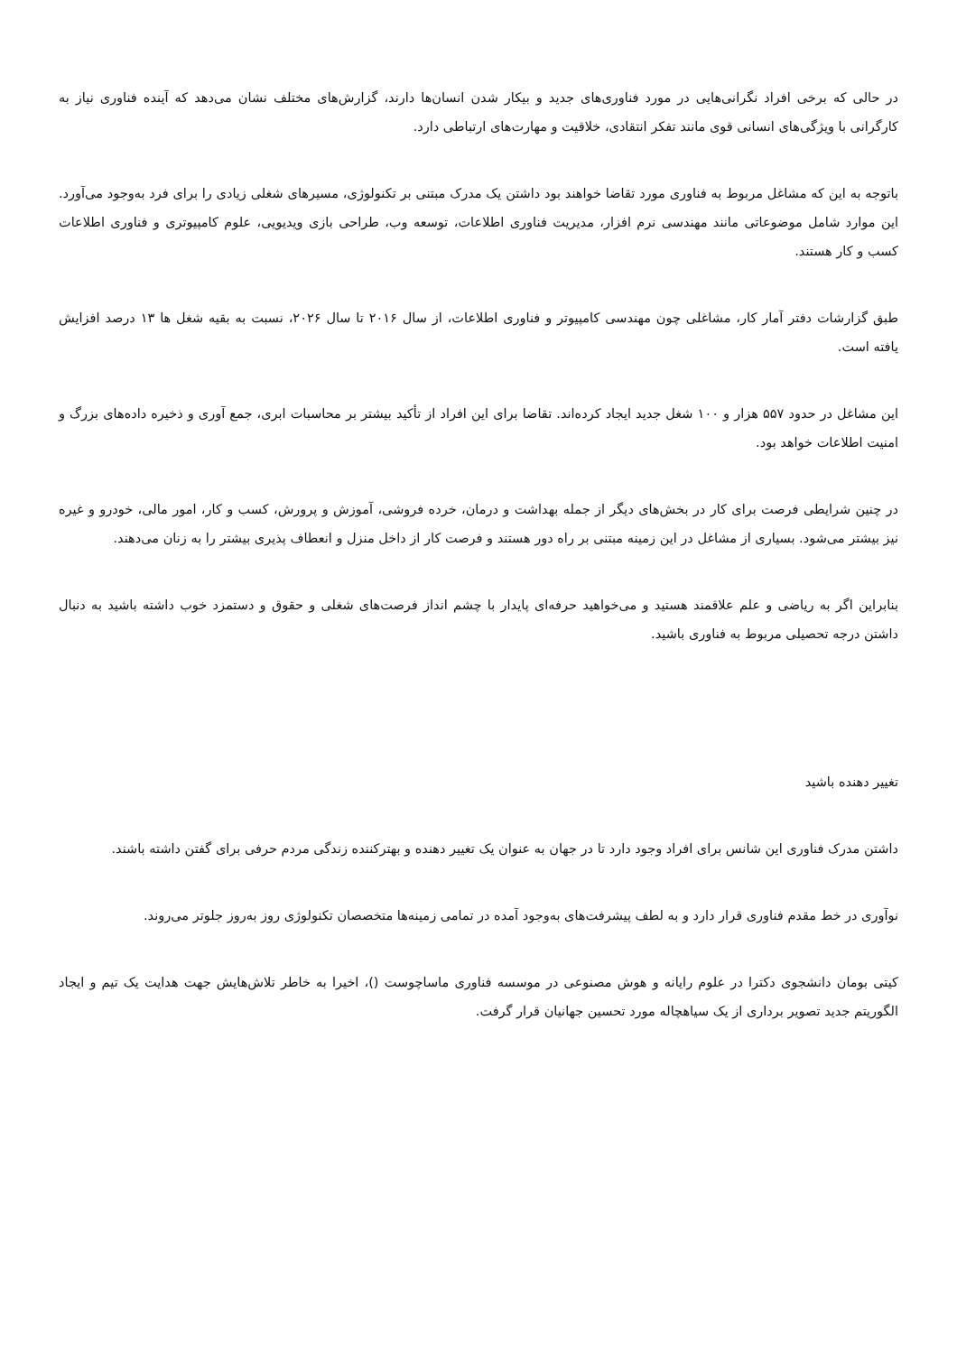در حالی که برخی افراد نگرانی‌هایی در مورد فناوری‌های جدید و بیکار شدن انسان‌ها دارند، گزارش‌های مختلف نشان می‌دهد که آینده فناوری نیاز به کارگرانی با ویژگی‌های انسانی قوی مانند تفکر انتقادی، خلاقیت و مهارت‌های ارتباطی دارد.
باتوجه به این که مشاغل مربوط به فناوری مورد تقاضا خواهند بود داشتن یک مدرک مبتنی بر تکنولوژی، مسیرهای شغلی زیادی را برای فرد به‌وجود می‌آورد. این موارد شامل موضوعاتی مانند مهندسی نرم افزار، مدیریت فناوری اطلاعات، توسعه وب، طراحی بازی ویدیویی، علوم کامپیوتری و فناوری اطلاعات کسب و کار هستند.
طبق گزارشات دفتر آمار کار، مشاغلی چون مهندسی کامپیوتر و فناوری اطلاعات، از سال ۲۰۱۶ تا سال ۲۰۲۶، نسبت به بقیه شغل ها ۱۳ درصد افزایش یافته است.
این مشاغل در حدود ۵۵۷ هزار و ۱۰۰ شغل جدید ایجاد کرده‌اند. تقاضا برای این افراد از تأکید بیشتر بر محاسبات ابری، جمع آوری و ذخیره داده‌های بزرگ و امنیت اطلاعات خواهد بود.
در چنین شرایطی فرصت برای کار در بخش‌های دیگر از جمله بهداشت و درمان، خرده فروشی، آموزش و پرورش، کسب و کار، امور مالی، خودرو و غیره نیز بیشتر می‌شود. بسیاری از مشاغل در این زمینه مبتنی بر راه دور هستند و فرصت کار از داخل منزل و انعطاف پذیری بیشتر را به زنان می‌دهند.
بنابراین اگر به ریاضی و علم علاقمند هستید و می‌خواهید حرفه‌ای پایدار با چشم انداز فرصت‌های شغلی و حقوق و دستمزد خوب داشته باشید به دنبال داشتن درجه تحصیلی مربوط به فناوری باشید.
تغییر دهنده باشید
داشتن مدرک فناوری این شانس برای افراد وجود دارد تا در جهان به عنوان یک تغییر دهنده و بهترکننده زندگی مردم حرفی برای گفتن داشته باشند.
نوآوری در خط مقدم فناوری قرار دارد و به لطف پیشرفت‌های به‌وجود آمده در تمامی زمینه‌ها متخصصان تکنولوژی روز به‌روز جلوتر می‌روند.
کیتی بومان دانشجوی دکترا در علوم رایانه و هوش مصنوعی در موسسه فناوری ماساچوست ()، اخیرا به خاطر تلاش‌هایش جهت هدایت یک تیم و ایجاد الگوریتم جدید تصویر برداری از یک سیاهچاله مورد تحسین جهانیان قرار گرفت.